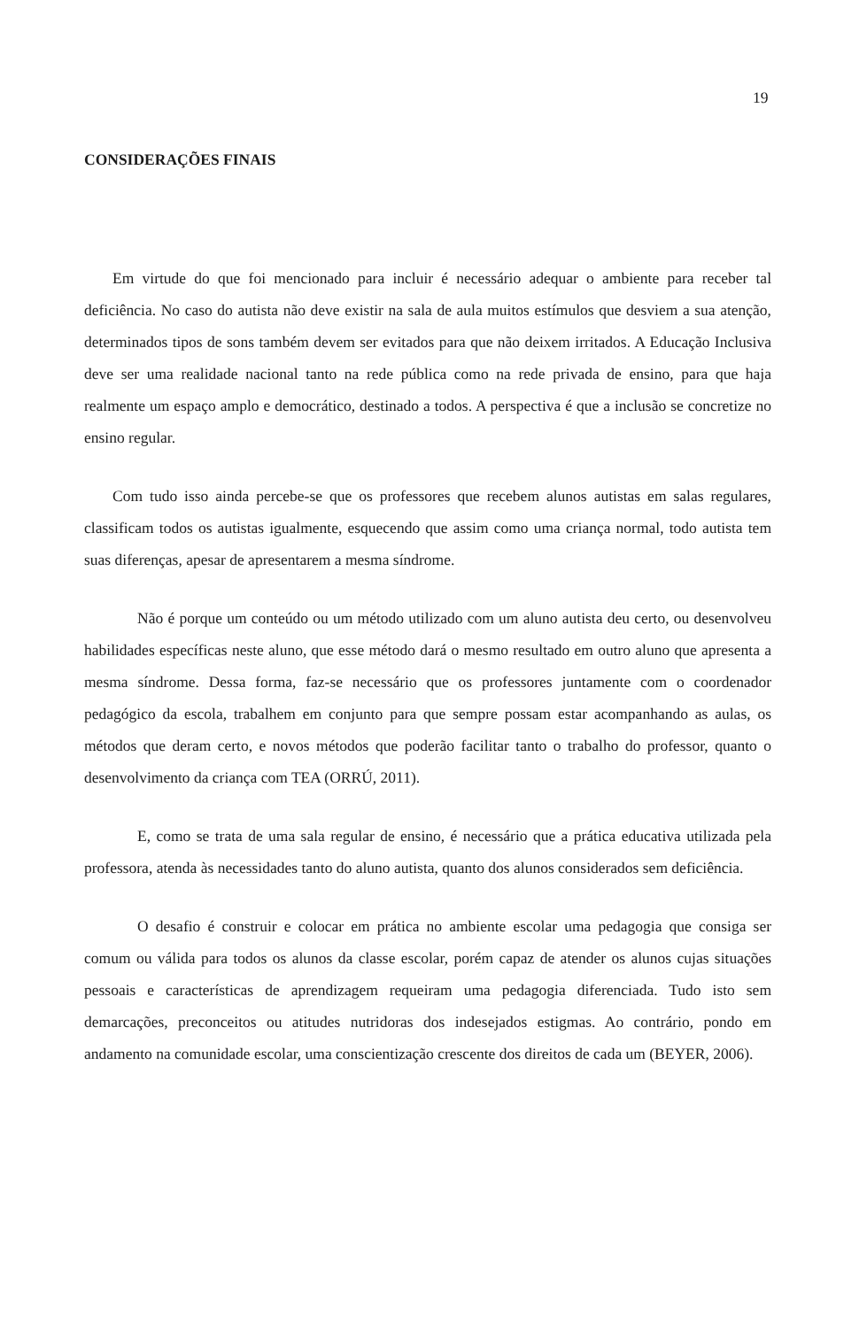19
CONSIDERAÇÕES FINAIS
Em virtude do que foi mencionado para incluir é necessário adequar o ambiente para receber tal deficiência. No caso do autista não deve existir na sala de aula muitos estímulos que desviem a sua atenção, determinados tipos de sons também devem ser evitados para que não deixem irritados. A Educação Inclusiva deve ser uma realidade nacional tanto na rede pública como na rede privada de ensino, para que haja realmente um espaço amplo e democrático, destinado a todos. A perspectiva é que a inclusão se concretize no ensino regular.
Com tudo isso ainda percebe-se que os professores que recebem alunos autistas em salas regulares, classificam todos os autistas igualmente, esquecendo que assim como uma criança normal, todo autista tem suas diferenças, apesar de apresentarem a mesma síndrome.
Não é porque um conteúdo ou um método utilizado com um aluno autista deu certo, ou desenvolveu habilidades específicas neste aluno, que esse método dará o mesmo resultado em outro aluno que apresenta a mesma síndrome. Dessa forma, faz-se necessário que os professores juntamente com o coordenador pedagógico da escola, trabalhem em conjunto para que sempre possam estar acompanhando as aulas, os métodos que deram certo, e novos métodos que poderão facilitar tanto o trabalho do professor, quanto o desenvolvimento da criança com TEA (ORRÚ, 2011).
E, como se trata de uma sala regular de ensino, é necessário que a prática educativa utilizada pela professora, atenda às necessidades tanto do aluno autista, quanto dos alunos considerados sem deficiência.
O desafio é construir e colocar em prática no ambiente escolar uma pedagogia que consiga ser comum ou válida para todos os alunos da classe escolar, porém capaz de atender os alunos cujas situações pessoais e características de aprendizagem requeiram uma pedagogia diferenciada. Tudo isto sem demarcações, preconceitos ou atitudes nutridoras dos indesejados estigmas. Ao contrário, pondo em andamento na comunidade escolar, uma conscientização crescente dos direitos de cada um (BEYER, 2006).